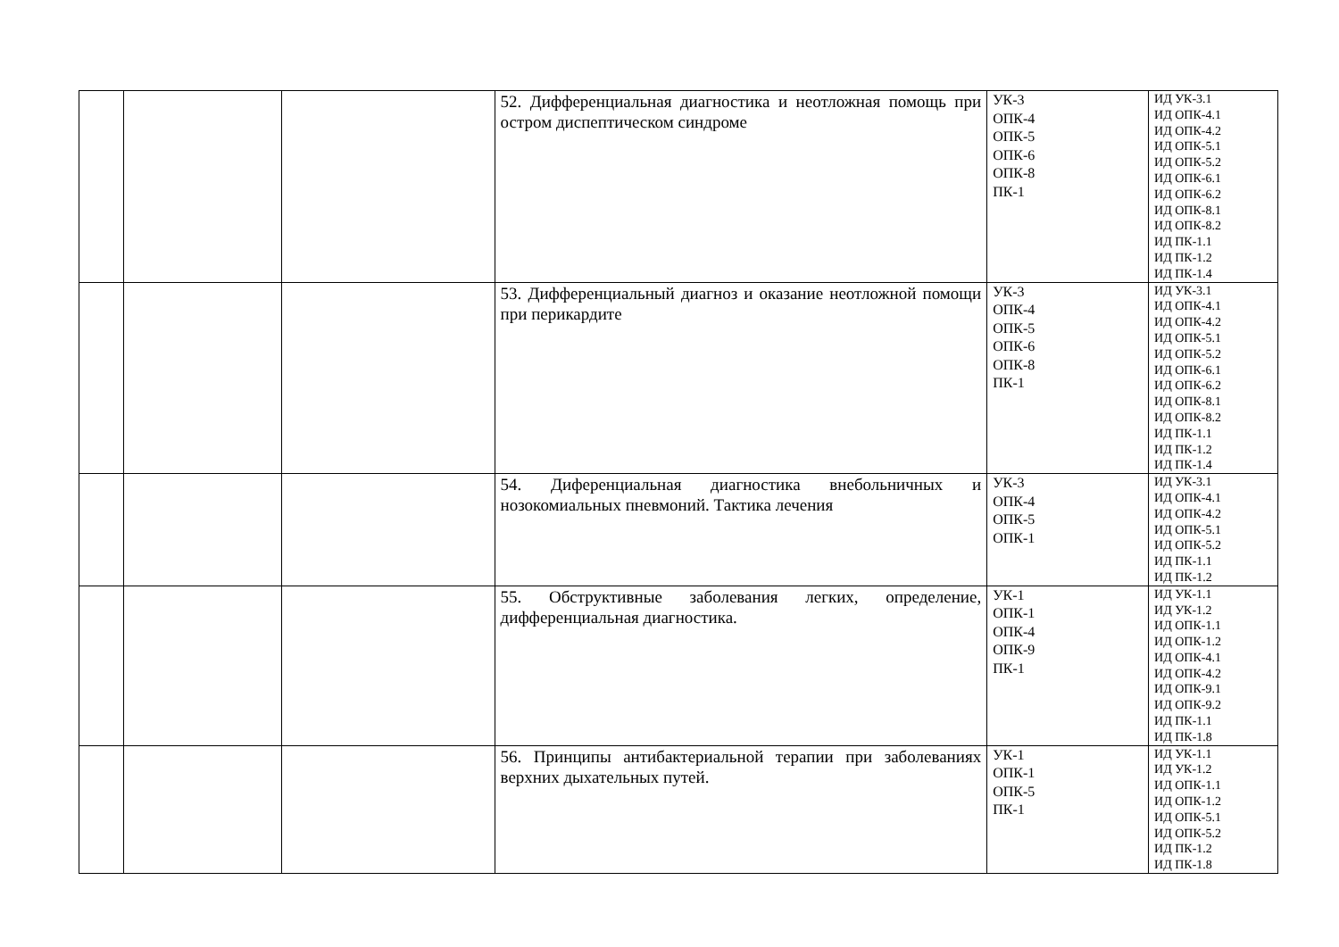| | | | 52. Дифференциальная диагностика и неотложная помощь при остром диспептическом синдроме | УК-3 ОПК-4 ОПК-5 ОПК-6 ОПК-8 ПК-1 | ИД УК-3.1 ИД ОПК-4.1 ИД ОПК-4.2 ИД ОПК-5.1 ИД ОПК-5.2 ИД ОПК-6.1 ИД ОПК-6.2 ИД ОПК-8.1 ИД ОПК-8.2 ИД ПК-1.1 ИД ПК-1.2 ИД ПК-1.4 |
| | | | 53. Дифференциальный диагноз и оказание неотложной помощи при перикардите | УК-3 ОПК-4 ОПК-5 ОПК-6 ОПК-8 ПК-1 | ИД УК-3.1 ИД ОПК-4.1 ИД ОПК-4.2 ИД ОПК-5.1 ИД ОПК-5.2 ИД ОПК-6.1 ИД ОПК-6.2 ИД ОПК-8.1 ИД ОПК-8.2 ИД ПК-1.1 ИД ПК-1.2 ИД ПК-1.4 |
| | | | 54. Диференциальная диагностика внебольничных и нозокомиальных пневмоний. Тактика лечения | УК-3 ОПК-4 ОПК-5 ОПК-1 | ИД УК-3.1 ИД ОПК-4.1 ИД ОПК-4.2 ИД ОПК-5.1 ИД ОПК-5.2 ИД ПК-1.1 ИД ПК-1.2 |
| | | | 55. Обструктивные заболевания легких, определение, дифференциальная диагностика. | УК-1 ОПК-1 ОПК-4 ОПК-9 ПК-1 | ИД УК-1.1 ИД УК-1.2 ИД ОПК-1.1 ИД ОПК-1.2 ИД ОПК-4.1 ИД ОПК-4.2 ИД ОПК-9.1 ИД ОПК-9.2 ИД ПК-1.1 ИД ПК-1.8 |
| | | | 56. Принципы антибактериальной терапии при заболеваниях верхних дыхательных путей. | УК-1 ОПК-1 ОПК-5 ПК-1 | ИД УК-1.1 ИД УК-1.2 ИД ОПК-1.1 ИД ОПК-1.2 ИД ОПК-5.1 ИД ОПК-5.2 ИД ПК-1.2 ИД ПК-1.8 |